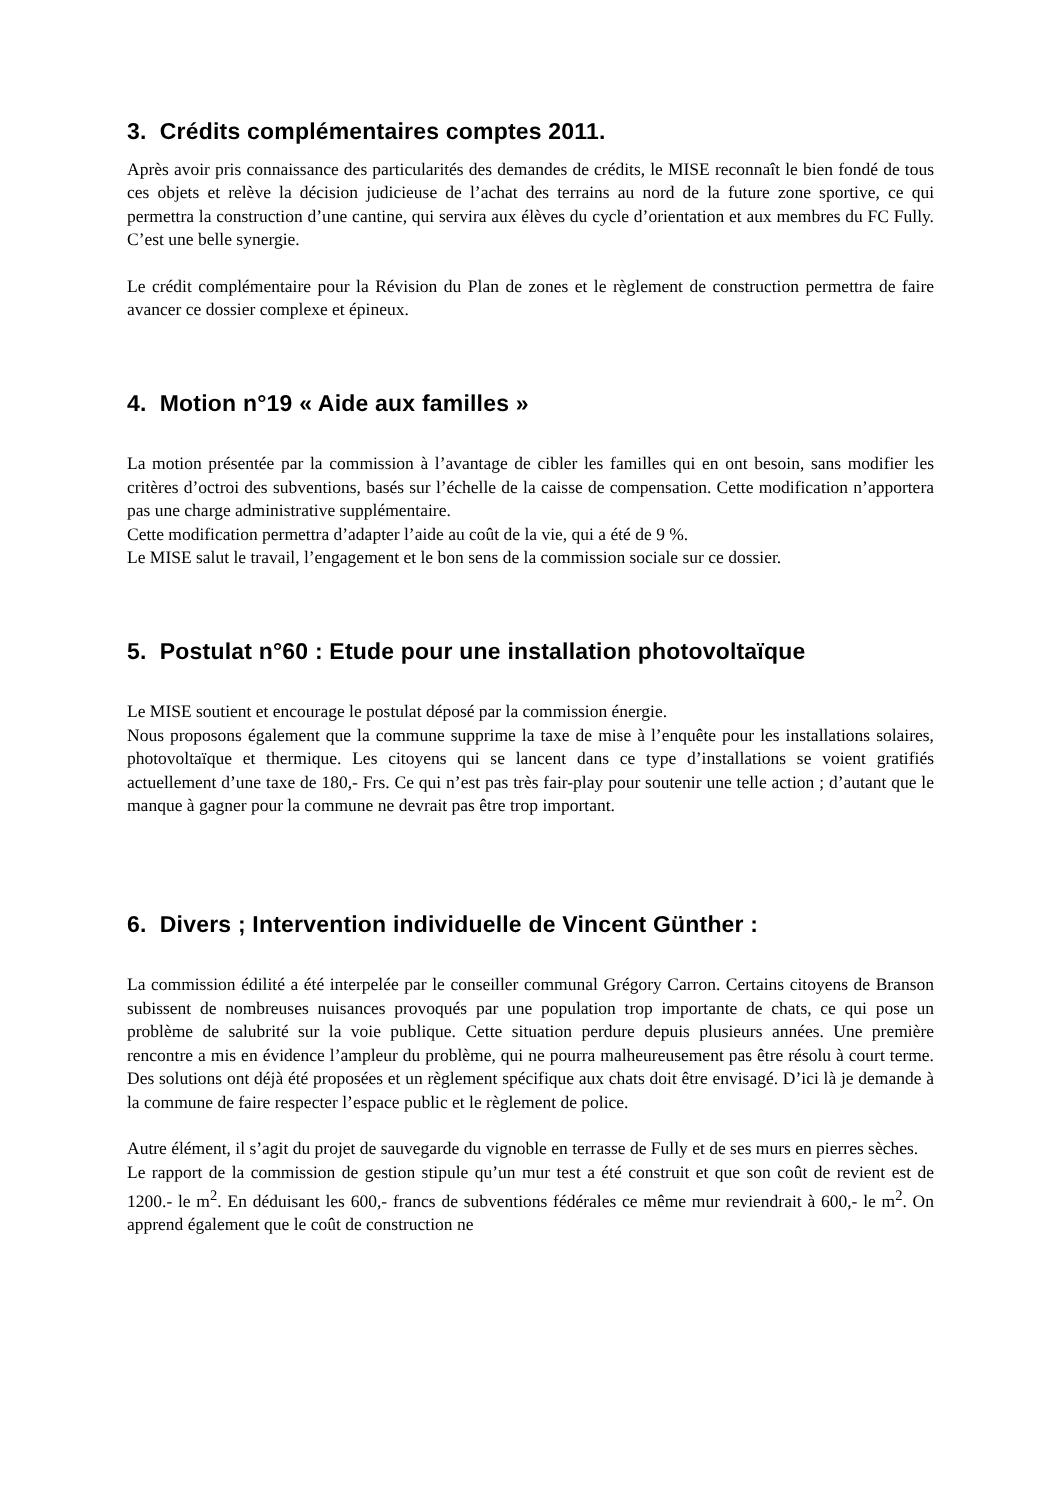3. Crédits complémentaires comptes 2011.
Après avoir pris connaissance des particularités des demandes de crédits, le MISE reconnaît le bien fondé de tous ces objets et relève la décision judicieuse de l’achat des terrains au nord de la future zone sportive, ce qui permettra la construction d’une cantine, qui servira aux élèves du cycle d’orientation et aux membres du FC Fully. C’est une belle synergie.
Le crédit complémentaire pour la Révision du Plan de zones et le règlement de construction permettra de faire avancer ce dossier complexe et épineux.
4. Motion n°19 « Aide aux familles »
La motion présentée par la commission à l’avantage de cibler les familles qui en ont besoin, sans modifier les critères d’octroi des subventions, basés sur l’échelle de la caisse de compensation. Cette modification n’apportera pas une charge administrative supplémentaire.
Cette modification permettra d’adapter l’aide au coût de la vie, qui a été de 9 %.
Le MISE salut le travail, l’engagement et le bon sens de la commission sociale sur ce dossier.
5. Postulat n°60 : Etude pour une installation photovoltaïque
Le MISE soutient et encourage le postulat déposé par la commission énergie.
Nous proposons également que la commune supprime la taxe de mise à l’enquête pour les installations solaires, photovoltaïque et thermique. Les citoyens qui se lancent dans ce type d’installations se voient gratifiés actuellement d’une taxe de 180,- Frs. Ce qui n’est pas très fair-play pour soutenir une telle action ; d’autant que le manque à gagner pour la commune ne devrait pas être trop important.
6. Divers ; Intervention individuelle de Vincent Günther :
La commission édilité a été interpelée par le conseiller communal Grégory Carron. Certains citoyens de Branson subissent de nombreuses nuisances provoqués par une population trop importante de chats, ce qui pose un problème de salubrité sur la voie publique. Cette situation perdure depuis plusieurs années. Une première rencontre a mis en évidence l’ampleur du problème, qui ne pourra malheureusement pas être résolu à court terme. Des solutions ont déjà été proposées et un règlement spécifique aux chats doit être envisagé. D’ici là je demande à la commune de faire respecter l’espace public et le règlement de police.
Autre élément, il s’agit du projet de sauvegarde du vignoble en terrasse de Fully et de ses murs en pierres sèches.
Le rapport de la commission de gestion stipule qu’un mur test a été construit et que son coût de revient est de 1200.- le m<sup>2</sup>. En déduisant les 600,- francs de subventions fédérales ce même mur reviendrait à 600,- le m<sup>2</sup>. On apprend également que le coût de construction ne